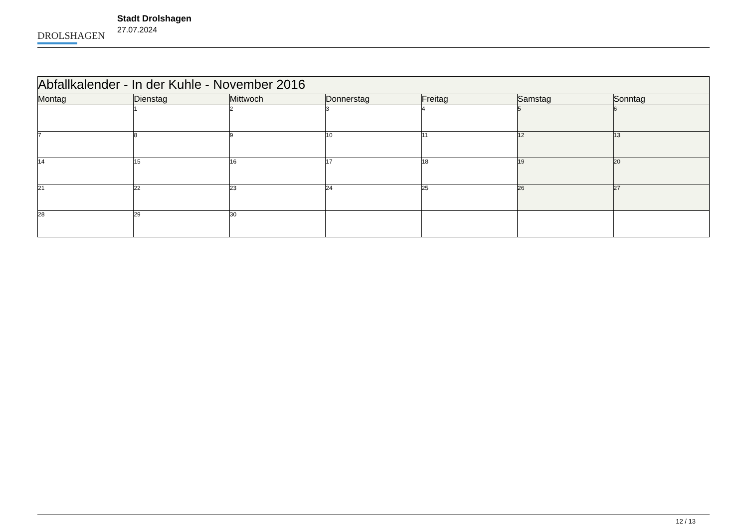DROLSHAGEN
Stadt Drolshagen
27.07.2024
| Abfallkalender - In der Kuhle - November 2016 | | | | | | |
| Montag | Dienstag | Mittwoch | Donnerstag | Freitag | Samstag | Sonntag |
| | 1 | 2 | 3 | 4 | 5 | 6 |
| 7 | 8 | 9 | 10 | 11 | 12 | 13 |
| 14 | 15 | 16 | 17 | 18 | 19 | 20 |
| 21 | 22 | 23 | 24 | 25 | 26 | 27 |
| 28 | 29 | 30 | | | | |
12 / 13